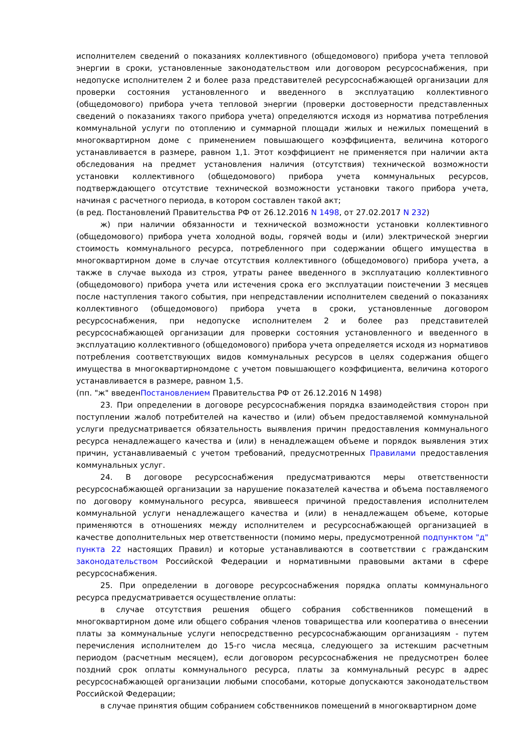исполнителем сведений о показаниях коллективного (общедомового) прибора учета тепловой энергии в сроки, установленные законодательством или договором ресурсоснабжения, при недопуске исполнителем 2 и более раза представителей ресурсоснабжающей организации для проверки состояния установленного и введенного в эксплуатацию коллективного (общедомового) прибора учета тепловой энергии (проверки достоверности представленных сведений о показаниях такого прибора учета) определяются исходя из норматива потребления коммунальной услуги по отоплению и суммарной площади жилых и нежилых помещений в многоквартирном доме с применением повышающего коэффициента, величина которого устанавливается в размере, равном 1,1. Этот коэффициент не применяется при наличии акта обследования на предмет установления наличия (отсутствия) технической возможности установки коллективного (общедомового) прибора учета коммунальных ресурсов, подтверждающего отсутствие технической возможности установки такого прибора учета, начиная с расчетного периода, в котором составлен такой акт;
(в ред. Постановлений Правительства РФ от 26.12.2016 N 1498, от 27.02.2017 N 232)
ж) при наличии обязанности и технической возможности установки коллективного (общедомового) прибора учета холодной воды, горячей воды и (или) электрической энергии стоимость коммунального ресурса, потребленного при содержании общего имущества в многоквартирном доме в случае отсутствия коллективного (общедомового) прибора учета, а также в случае выхода из строя, утраты ранее введенного в эксплуатацию коллективного (общедомового) прибора учета или истечения срока его эксплуатации поистечении 3 месяцев после наступления такого события, при непредставлении исполнителем сведений о показаниях коллективного (общедомового) прибора учета в сроки, установленные договором ресурсоснабжения, при недопуске исполнителем 2 и более раз представителей ресурсоснабжающей организации для проверки состояния установленного и введенного в эксплуатацию коллективного (общедомового) прибора учета определяется исходя из нормативов потребления соответствующих видов коммунальных ресурсов в целях содержания общего имущества в многоквартирномдоме с учетом повышающего коэффициента, величина которого устанавливается в размере, равном 1,5.
(пп. "ж" введенПостановлением Правительства РФ от 26.12.2016 N 1498)
23. При определении в договоре ресурсоснабжения порядка взаимодействия сторон при поступлении жалоб потребителей на качество и (или) объем предоставляемой коммунальной услуги предусматривается обязательность выявления причин предоставления коммунального ресурса ненадлежащего качества и (или) в ненадлежащем объеме и порядок выявления этих причин, устанавливаемый с учетом требований, предусмотренных Правилами предоставления коммунальных услуг.
24. В договоре ресурсоснабжения предусматриваются меры ответственности ресурсоснабжающей организации за нарушение показателей качества и объема поставляемого по договору коммунального ресурса, явившееся причиной предоставления исполнителем коммунальной услуги ненадлежащего качества и (или) в ненадлежащем объеме, которые применяются в отношениях между исполнителем и ресурсоснабжающей организацией в качестве дополнительных мер ответственности (помимо меры, предусмотренной подпунктом "д" пункта 22 настоящих Правил) и которые устанавливаются в соответствии с гражданским законодательством Российской Федерации и нормативными правовыми актами в сфере ресурсоснабжения.
25. При определении в договоре ресурсоснабжения порядка оплаты коммунального ресурса предусматривается осуществление оплаты:
в случае отсутствия решения общего собрания собственников помещений в многоквартирном доме или общего собрания членов товарищества или кооператива о внесении платы за коммунальные услуги непосредственно ресурсоснабжающим организациям - путем перечисления исполнителем до 15-го числа месяца, следующего за истекшим расчетным периодом (расчетным месяцем), если договором ресурсоснабжения не предусмотрен более поздний срок оплаты коммунального ресурса, платы за коммунальный ресурс в адрес ресурсоснабжающей организации любыми способами, которые допускаются законодательством Российской Федерации;
в случае принятия общим собранием собственников помещений в многоквартирном доме